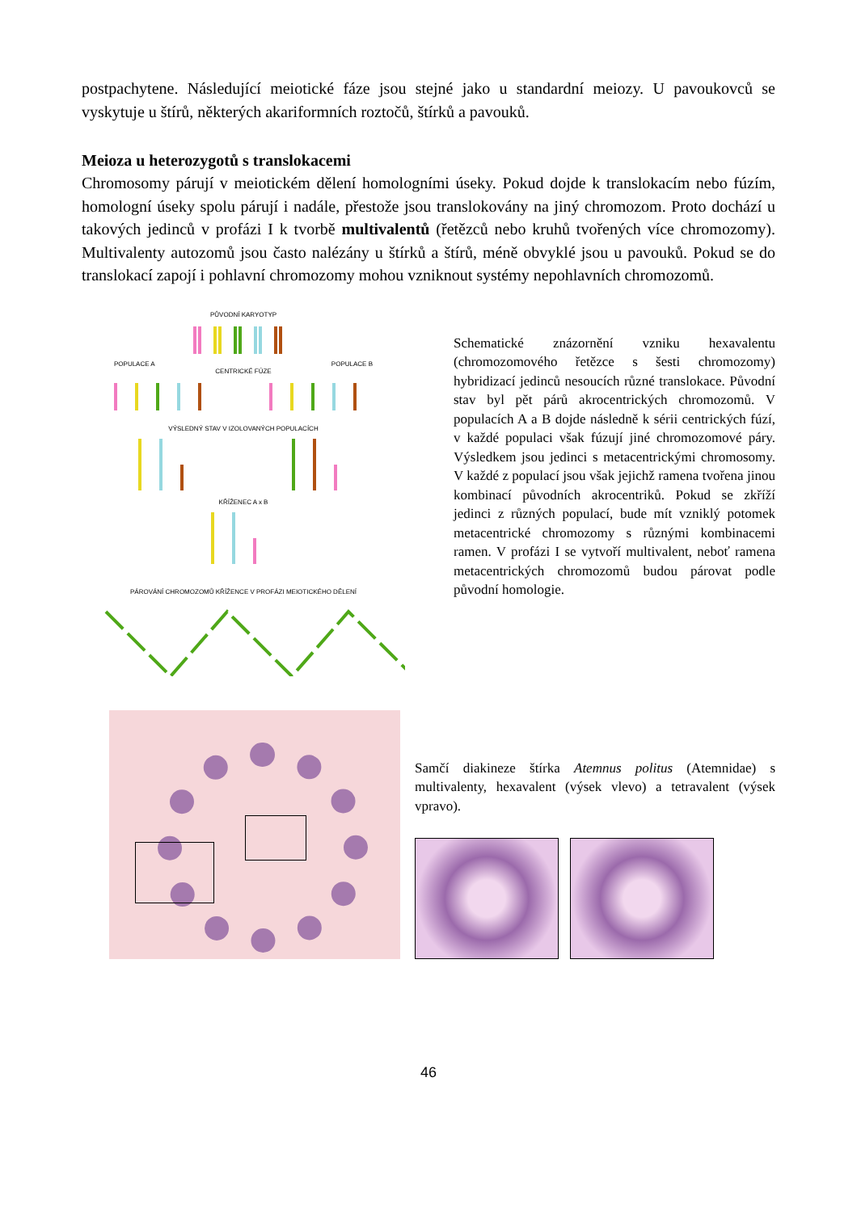postpachytene. Následující meiotické fáze jsou stejné jako u standardní meiozy. U pavoukovců se vyskytuje u štírů, některých akariformních roztočů, štírků a pavouků.
Meioza u heterozygotů s translokacemi
Chromosomy párují v meiotickém dělení homologními úseky. Pokud dojde k translokacím nebo fúzím, homologní úseky spolu párují i nadále, přestože jsou translokovány na jiný chromozom. Proto dochází u takových jedinců v profázi I k tvorbě multivalentů (řetězců nebo kruhů tvořených více chromozomy). Multivalenty autozomů jsou často nalézány u štírků a štírů, méně obvyklé jsou u pavouků. Pokud se do translokací zapojí i pohlavní chromozomy mohou vzniknout systémy nepohlavních chromozomů.
PŮVODNÍ KARYOTYP
POPULACE A POPULACE B
CENTRICKÉ FÚZE
VÝSLEDNÝ STAV V IZOLOVANÝCH POPULACÍCH
KŘÍŽENEC A x B
PÁROVÁNÍ CHROMOZOMŮ KŘÍŽENCE V PROFÁZI MEIOTICKÉHO DĚLENÍ
Schematické znázornění vzniku hexavalentu (chromozomového řetězce s šesti chromozomy) hybridizací jedinců nesoucích různé translokace. Původní stav byl pět párů akrocentrických chromozomů. V populacích A a B dojde následně k sérii centrických fúzí, v každé populaci však fúzují jiné chromozomové páry. Výsledkem jsou jedinci s metacentrickými chromosomy. V každé z populací jsou však jejichž ramena tvořena jinou kombinací původních akrocentriků. Pokud se zkříží jedinci z různých populací, bude mít vzniklý potomek metacentrické chromozomy s různými kombinacemi ramen. V profázi I se vytvoří multivalent, neboť ramena metacentrických chromozomů budou párovat podle původní homologie.
Samčí diakineze štírka Atemnus politus (Atemnidae) s multivalenty, hexavalent (výsek vlevo) a tetravalent (výsek vpravo).
46